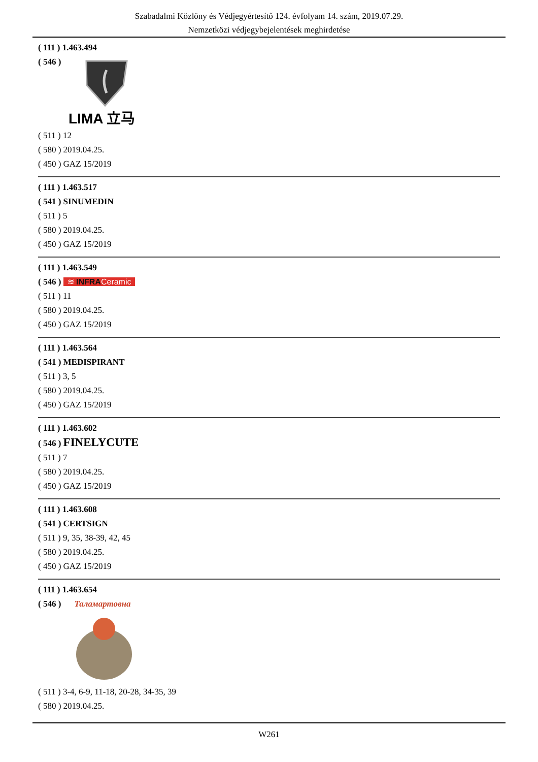Szabadalmi Közlöny és Védjegyértesítő 124. évfolyam 14. szám, 2019.07.29.
Nemzetközi védjegybejelentések meghirdetése
( 111 ) 1.463.494
( 546 )
LIMA 立马
( 511 ) 12
( 580 ) 2019.04.25.
( 450 ) GAZ 15/2019
( 111 ) 1.463.517
( 541 ) SINUMEDIN
( 511 ) 5
( 580 ) 2019.04.25.
( 450 ) GAZ 15/2019
( 111 ) 1.463.549
( 546 ) ≋ INFRACeramic
( 511 ) 11
( 580 ) 2019.04.25.
( 450 ) GAZ 15/2019
( 111 ) 1.463.564
( 541 ) MEDISPIRANT
( 511 ) 3, 5
( 580 ) 2019.04.25.
( 450 ) GAZ 15/2019
( 111 ) 1.463.602
( 546 ) FINELYCUTE
( 511 ) 7
( 580 ) 2019.04.25.
( 450 ) GAZ 15/2019
( 111 ) 1.463.608
( 541 ) CERTSIGN
( 511 ) 9, 35, 38-39, 42, 45
( 580 ) 2019.04.25.
( 450 ) GAZ 15/2019
( 111 ) 1.463.654
( 546 ) Таламартовна
( 511 ) 3-4, 6-9, 11-18, 20-28, 34-35, 39
( 580 ) 2019.04.25.
W261